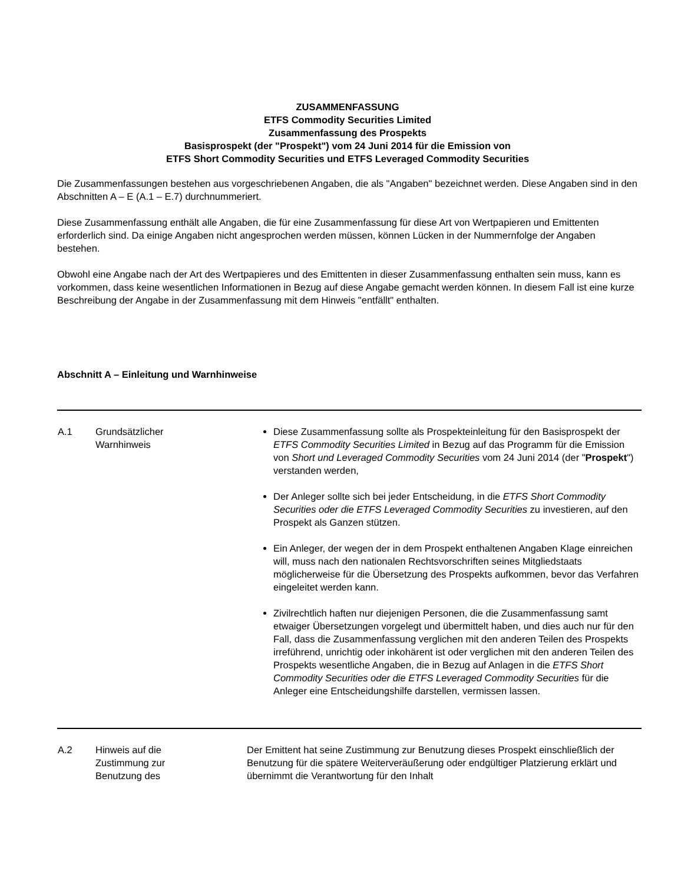ZUSAMMENFASSUNG
ETFS Commodity Securities Limited
Zusammenfassung des Prospekts
Basisprospekt (der "Prospekt") vom 24 Juni 2014 für die Emission von
ETFS Short Commodity Securities und ETFS Leveraged Commodity Securities
Die Zusammenfassungen bestehen aus vorgeschriebenen Angaben, die als "Angaben" bezeichnet werden. Diese Angaben sind in den Abschnitten A – E (A.1 – E.7) durchnummeriert.
Diese Zusammenfassung enthält alle Angaben, die für eine Zusammenfassung für diese Art von Wertpapieren und Emittenten erforderlich sind. Da einige Angaben nicht angesprochen werden müssen, können Lücken in der Nummernfolge der Angaben bestehen.
Obwohl eine Angabe nach der Art des Wertpapieres und des Emittenten in dieser Zusammenfassung enthalten sein muss, kann es vorkommen, dass keine wesentlichen Informationen in Bezug auf diese Angabe gemacht werden können. In diesem Fall ist eine kurze Beschreibung der Angabe in der Zusammenfassung mit dem Hinweis "entfällt" enthalten.
Abschnitt A – Einleitung und Warnhinweise
| A.1 | Grundsätzlicher Warnhinweis | Diese Zusammenfassung sollte als Prospekteinleitung für den Basisprospekt der ETFS Commodity Securities Limited in Bezug auf das Programm für die Emission von Short und Leveraged Commodity Securities vom 24 Juni 2014 (der " Prospekt ") verstanden werden, Der Anleger sollte sich bei jeder Entscheidung, in die ETFS Short Commodity Securities oder die ETFS Leveraged Commodity Securities zu investieren, auf den Prospekt als Ganzen stützen. Ein Anleger, der wegen der in dem Prospekt enthaltenen Angaben Klage einreichen will, muss nach den nationalen Rechtsvorschriften seines Mitgliedstaats möglicherweise für die Übersetzung des Prospekts aufkommen, bevor das Verfahren eingeleitet werden kann. Zivilrechtlich haften nur diejenigen Personen, die die Zusammenfassung samt etwaiger Übersetzungen vorgelegt und übermittelt haben, und dies auch nur für den Fall, dass die Zusammenfassung verglichen mit den anderen Teilen des Prospekts irreführend, unrichtig oder inkohärent ist oder verglichen mit den anderen Teilen des Prospekts wesentliche Angaben, die in Bezug auf Anlagen in die ETFS Short Commodity Securities oder die ETFS Leveraged Commodity Securities für die Anleger eine Entscheidungshilfe darstellen, vermissen lassen. |
| A.2 | Hinweis auf die Zustimmung zur Benutzung des | Der Emittent hat seine Zustimmung zur Benutzung dieses Prospekt einschließlich der Benutzung für die spätere Weiterveräußerung oder endgültiger Platzierung erklärt und übernimmt die Verantwortung für den Inhalt |